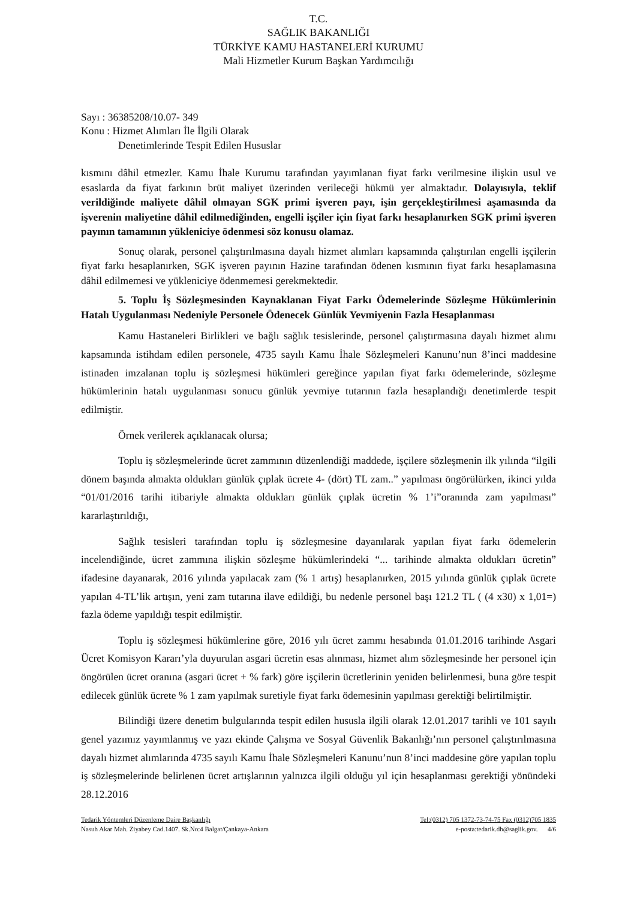T.C.
SAĞLIK BAKANLIĞI
TÜRKİYE KAMU HASTANELERİ KURUMU
Mali Hizmetler Kurum Başkan Yardımcılığı
Sayı : 36385208/10.07- 349
Konu : Hizmet Alımları İle İlgili Olarak
Denetimlerinde Tespit Edilen Hususlar
kısmını dâhil etmezler. Kamu İhale Kurumu tarafından yayımlanan fiyat farkı verilmesine ilişkin usul ve esaslarda da fiyat farkının brüt maliyet üzerinden verileceği hükmü yer almaktadır. Dolayısıyla, teklif verildiğinde maliyete dâhil olmayan SGK primi işveren payı, işin gerçekleştirilmesi aşamasında da işverenin maliyetine dâhil edilmediğinden, engelli işçiler için fiyat farkı hesaplanırken SGK primi işveren payının tamamının yükleniciye ödenmesi söz konusu olamaz.
Sonuç olarak, personel çalıştırılmasına dayalı hizmet alımları kapsamında çalıştırılan engelli işçilerin fiyat farkı hesaplanırken, SGK işveren payının Hazine tarafından ödenen kısmının fiyat farkı hesaplamasına dâhil edilmemesi ve yükleniciye ödenmemesi gerekmektedir.
5. Toplu İş Sözleşmesinden Kaynaklanan Fiyat Farkı Ödemelerinde Sözleşme Hükümlerinin Hatalı Uygulanması Nedeniyle Personele Ödenecek Günlük Yevmiyenin Fazla Hesaplanması
Kamu Hastaneleri Birlikleri ve bağlı sağlık tesislerinde, personel çalıştırmasına dayalı hizmet alımı kapsamında istihdam edilen personele, 4735 sayılı Kamu İhale Sözleşmeleri Kanunu’nun 8’inci maddesine istinaden imzalanan toplu iş sözleşmesi hükümleri gereğince yapılan fiyat farkı ödemelerinde, sözleşme hükümlerinin hatalı uygulanması sonucu günlük yevmiye tutarının fazla hesaplandığı denetimlerde tespit edilmiştir.
Örnek verilerek açıklanacak olursa;
Toplu iş sözleşmelerinde ücret zammının düzenlendiği maddede, işçilere sözleşmenin ilk yılında “ilgili dönem başında almakta oldukları günlük çıplak ücrete 4- (dört) TL zam..” yapılması öngörülürken, ikinci yılda “01/01/2016 tarihi itibariyle almakta oldukları günlük çıplak ücretin % 1’i”oranında zam yapılması” kararlaştırıldığı,
Sağlık tesisleri tarafından toplu iş sözleşmesine dayanılarak yapılan fiyat farkı ödemelerin incelendiğinde, ücret zammına ilişkin sözleşme hükümlerindeki “... tarihinde almakta oldukları ücretin” ifadesine dayanarak, 2016 yılında yapılacak zam (% 1 artış) hesaplanırken, 2015 yılında günlük çıplak ücrete yapılan 4-TL’lik artışın, yeni zam tutarına ilave edildiği, bu nedenle personel başı 121.2 TL ( (4 x30) x 1,01=) fazla ödeme yapıldığı tespit edilmiştir.
Toplu iş sözleşmesi hükümlerine göre, 2016 yılı ücret zammı hesabında 01.01.2016 tarihinde Asgari Ücret Komisyon Kararı’yla duyurulan asgari ücretin esas alınması, hizmet alım sözleşmesinde her personel için öngörülen ücret oranına (asgari ücret + % fark) göre işçilerin ücretlerinin yeniden belirlenmesi, buna göre tespit edilecek günlük ücrete % 1 zam yapılmak suretiyle fiyat farkı ödemesinin yapılması gerektiği belirtilmiştir.
Bilindiği üzere denetim bulgularında tespit edilen hususla ilgili olarak 12.01.2017 tarihli ve 101 sayılı genel yazımız yayımlanmış ve yazı ekinde Çalışma ve Sosyal Güvenlik Bakanlığı’nın personel çalıştırılmasına dayalı hizmet alımlarında 4735 sayılı Kamu İhale Sözleşmeleri Kanunu’nun 8’inci maddesine göre yapılan toplu iş sözleşmelerinde belirlenen ücret artışlarının yalnızca ilgili olduğu yıl için hesaplanması gerektiği yönündeki 28.12.2016
Tedarik Yöntemleri Düzenleme Daire Başkanlığı Tel:(0312) 705 1372-73-74-75 Fax (0312)705 1835
Nasuh Akar Mah. Ziyabey Cad.1407. Sk.No:4 Balgat/Çankaya-Ankara e-posta:tedarik.db@saglik.gov. 4/6